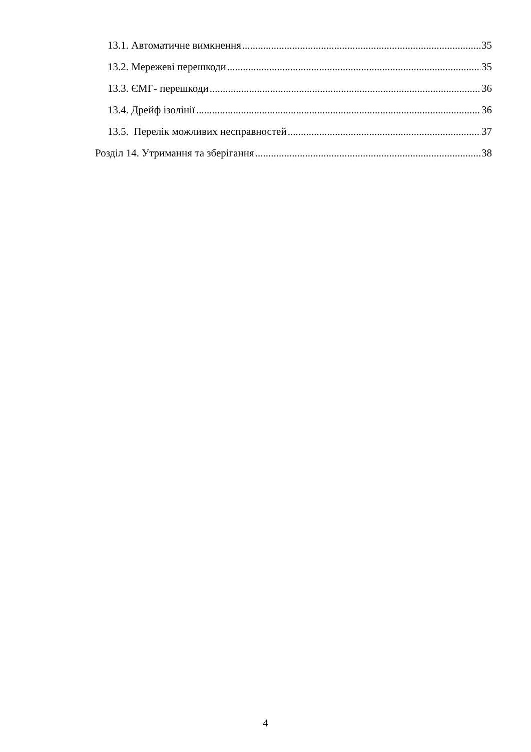13.1. Автоматичне вимкнення 35
13.2. Мережеві перешкоди 35
13.3. ЄМГ- перешкоди 36
13.4. Дрейф ізолінії 36
13.5. Перелік можливих несправностей 37
Розділ 14. Утримання та зберігання 38
4